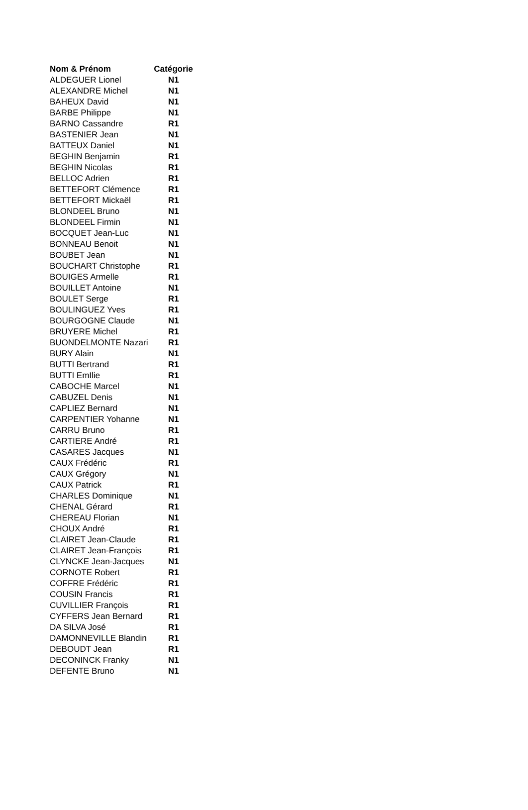| Nom & Prénom | Catégorie |
| --- | --- |
| ALDEGUER Lionel | N1 |
| ALEXANDRE Michel | N1 |
| BAHEUX David | N1 |
| BARBE Philippe | N1 |
| BARNO Cassandre | R1 |
| BASTENIER Jean | N1 |
| BATTEUX Daniel | N1 |
| BEGHIN Benjamin | R1 |
| BEGHIN Nicolas | R1 |
| BELLOC Adrien | R1 |
| BETTEFORT Clémence | R1 |
| BETTEFORT Mickaël | R1 |
| BLONDEEL Bruno | N1 |
| BLONDEEL Firmin | N1 |
| BOCQUET Jean-Luc | N1 |
| BONNEAU Benoit | N1 |
| BOUBET Jean | N1 |
| BOUCHART Christophe | R1 |
| BOUIGES Armelle | R1 |
| BOUILLET Antoine | N1 |
| BOULET Serge | R1 |
| BOULINGUEZ Yves | R1 |
| BOURGOGNE Claude | N1 |
| BRUYERE Michel | R1 |
| BUONDELMONTE Nazari | R1 |
| BURY Alain | N1 |
| BUTTI Bertrand | R1 |
| BUTTI EmIlie | R1 |
| CABOCHE Marcel | N1 |
| CABUZEL Denis | N1 |
| CAPLIEZ Bernard | N1 |
| CARPENTIER Yohanne | N1 |
| CARRU Bruno | R1 |
| CARTIERE André | R1 |
| CASARES Jacques | N1 |
| CAUX Frédéric | R1 |
| CAUX Grégory | N1 |
| CAUX Patrick | R1 |
| CHARLES Dominique | N1 |
| CHENAL Gérard | R1 |
| CHEREAU Florian | N1 |
| CHOUX André | R1 |
| CLAIRET Jean-Claude | R1 |
| CLAIRET Jean-François | R1 |
| CLYNCKE Jean-Jacques | N1 |
| CORNOTE Robert | R1 |
| COFFRE Frédéric | R1 |
| COUSIN Francis | R1 |
| CUVILLIER François | R1 |
| CYFFERS Jean Bernard | R1 |
| DA SILVA José | R1 |
| DAMONNEVILLE Blandin | R1 |
| DEBOUDT Jean | R1 |
| DECONINCK Franky | N1 |
| DEFENTE Bruno | N1 |